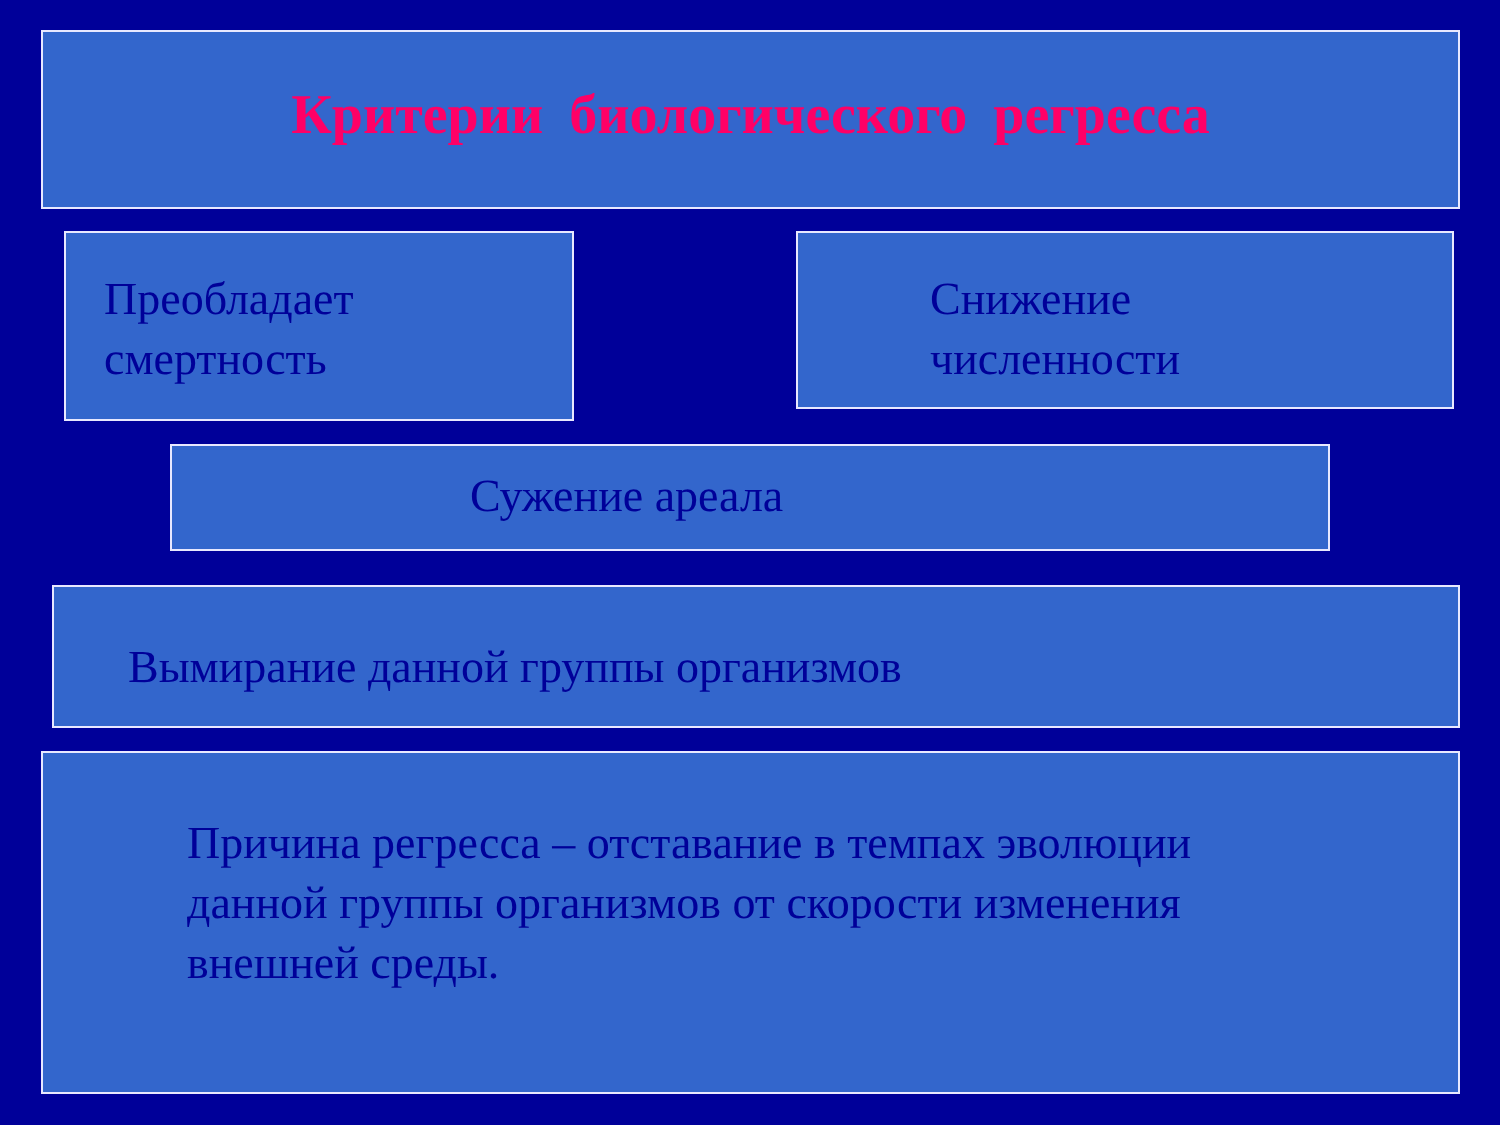Критерии биологического регресса
Преобладает
смертность
Снижение
численности
Сужение ареала
Вымирание данной группы организмов
Причина регресса – отставание в темпах эволюции данной группы организмов от скорости изменения внешней среды.